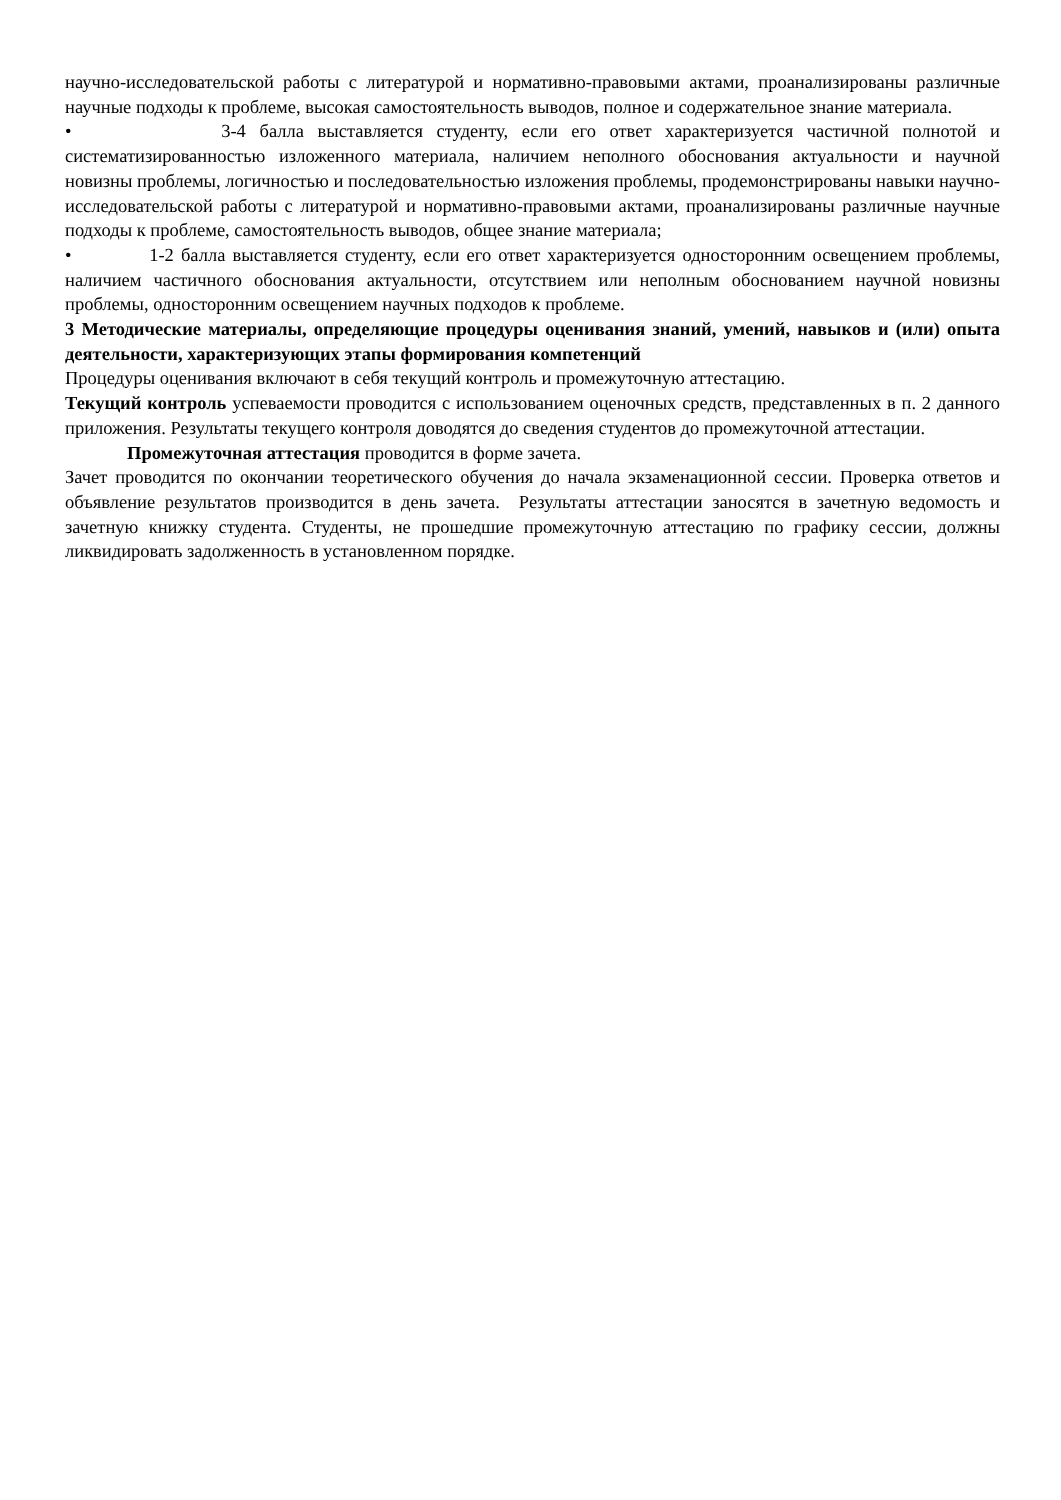научно-исследовательской работы с литературой и нормативно-правовыми актами, проанализированы различные научные подходы к проблеме, высокая самостоятельность выводов, полное и содержательное знание материала.
• 3-4 балла выставляется студенту, если его ответ характеризуется частичной полнотой и систематизированностью изложенного материала, наличием неполного обоснования актуальности и научной новизны проблемы, логичностью и последовательностью изложения проблемы, продемонстрированы навыки научно-исследовательской работы с литературой и нормативно-правовыми актами, проанализированы различные научные подходы к проблеме, самостоятельность выводов, общее знание материала;
• 1-2 балла выставляется студенту, если его ответ характеризуется односторонним освещением проблемы, наличием частичного обоснования актуальности, отсутствием или неполным обоснованием научной новизны проблемы, односторонним освещением научных подходов к проблеме.
3 Методические материалы, определяющие процедуры оценивания знаний, умений, навыков и (или) опыта деятельности, характеризующих этапы формирования компетенций
Процедуры оценивания включают в себя текущий контроль и промежуточную аттестацию.
Текущий контроль успеваемости проводится с использованием оценочных средств, представленных в п. 2 данного приложения. Результаты текущего контроля доводятся до сведения студентов до промежуточной аттестации.
Промежуточная аттестация проводится в форме зачета.
Зачет проводится по окончании теоретического обучения до начала экзаменационной сессии. Проверка ответов и объявление результатов производится в день зачета. Результаты аттестации заносятся в зачетную ведомость и зачетную книжку студента. Студенты, не прошедшие промежуточную аттестацию по графику сессии, должны ликвидировать задолженность в установленном порядке.